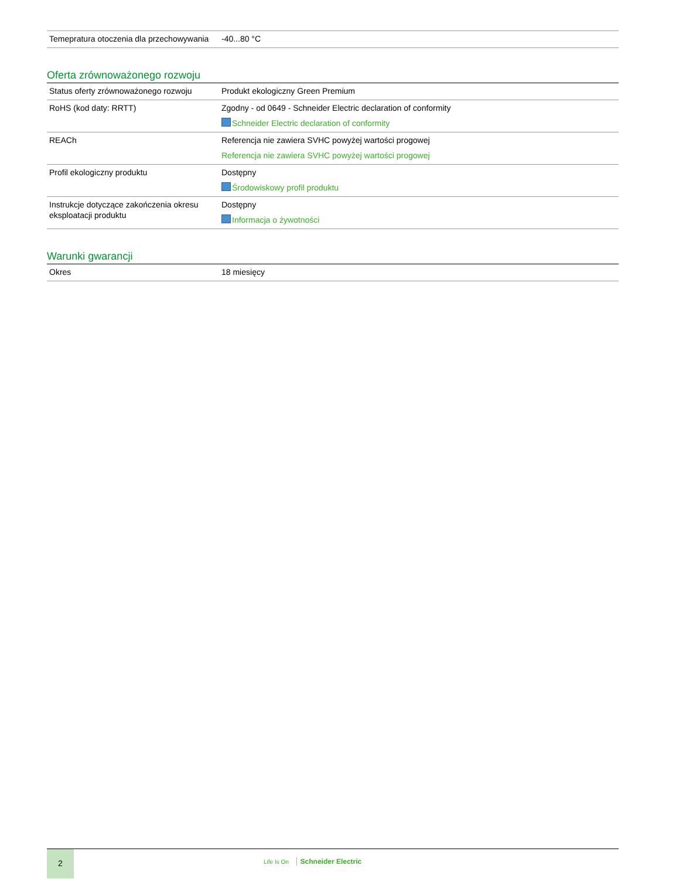| Temepratura otoczenia dla przechowywania | -40...80 °C |
Oferta zrównoważonego rozwoju
| Status oferty zrównoważonego rozwoju | Produkt ekologiczny Green Premium |
| RoHS (kod daty: RRTT) | Zgodny - od 0649 - Schneider Electric declaration of conformity Schneider Electric declaration of conformity |
| REACh | Referencja nie zawiera SVHC powyżej wartości progowej Referencja nie zawiera SVHC powyżej wartości progowej |
| Profil ekologiczny produktu | Dostępny Środowiskowy profil produktu |
| Instrukcje dotyczące zakończenia okresu eksploatacji produktu | Dostępny Informacja o żywotności |
Warunki gwarancji
| Okres | 18 miesięcy |
2
Life Is On Schneider Electric